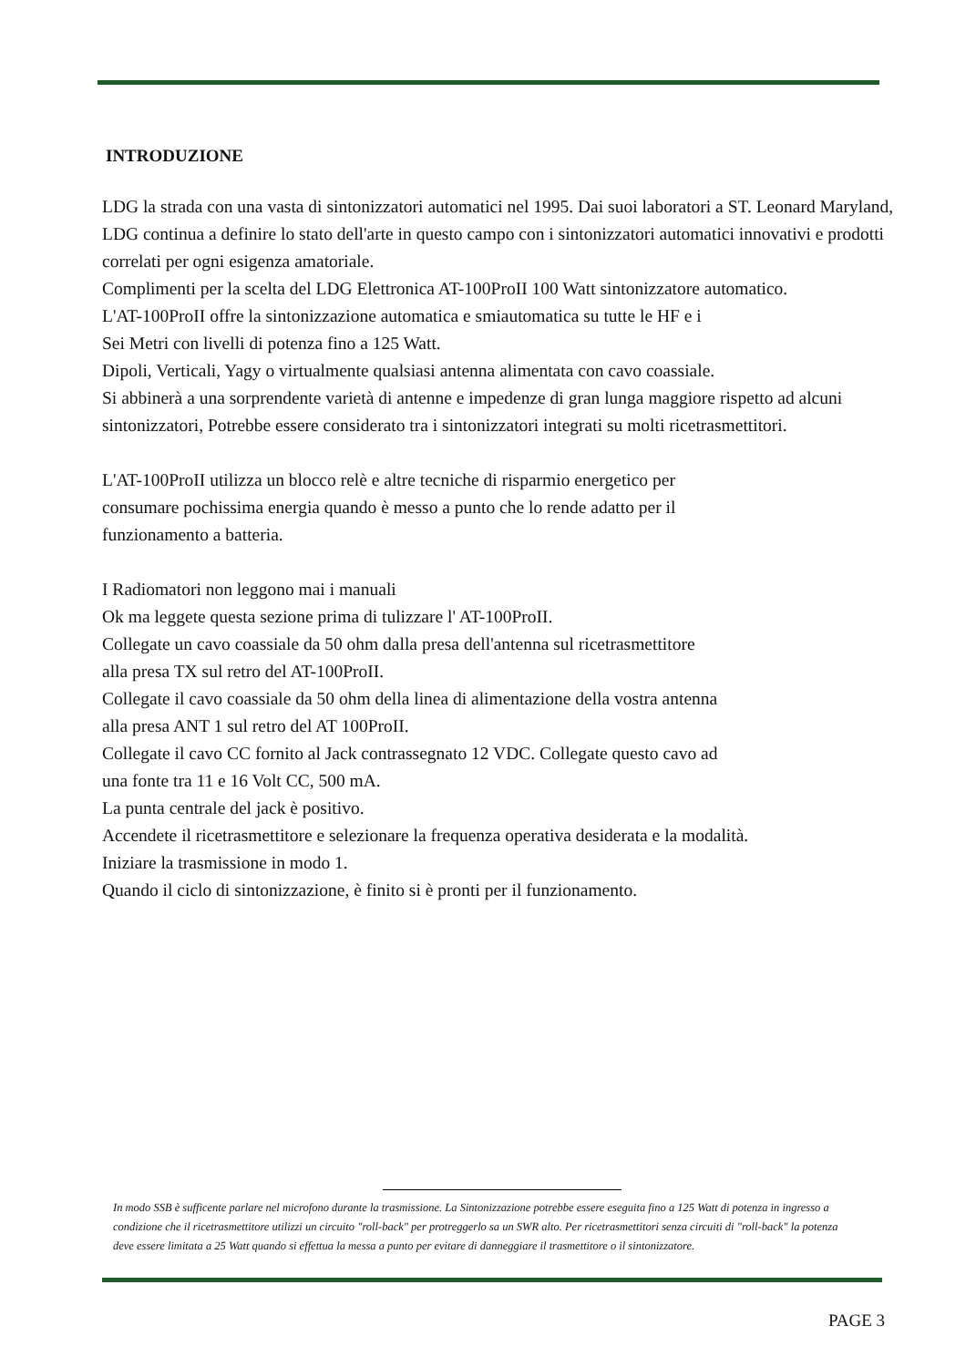INTRODUZIONE
LDG la strada con una vasta di sintonizzatori automatici nel 1995. Dai suoi laboratori a ST. Leonard Maryland, LDG continua a definire lo stato dell'arte in questo campo con i sintonizzatori automatici innovativi e prodotti correlati per ogni esigenza amatoriale.
Complimenti per la scelta del LDG Elettronica AT-100ProII 100 Watt sintonizzatore automatico.
L'AT-100ProII offre la sintonizzazione automatica e smiautomatica su tutte le HF e i
Sei Metri con livelli di potenza fino a 125 Watt.
Dipoli, Verticali, Yagy o virtualmente qualsiasi antenna alimentata con cavo coassiale.
Si abbinerà a una sorprendente varietà di antenne e impedenze di gran lunga maggiore rispetto ad alcuni sintonizzatori, Potrebbe essere considerato tra i sintonizzatori integrati su molti ricetrasmettitori.
L'AT-100ProII utilizza un blocco relè e altre tecniche di risparmio energetico per
consumare pochissima energia quando è messo a punto che lo rende adatto per il
funzionamento a batteria.
I Radiomatori non leggono mai i manuali
Ok ma leggete questa sezione prima di tulizzare l' AT-100ProII.
Collegate un cavo coassiale da 50 ohm dalla presa dell'antenna sul ricetrasmettitore
alla presa TX sul retro del AT-100ProII.
Collegate il cavo coassiale da 50 ohm della linea di alimentazione della vostra antenna
alla presa ANT 1 sul retro del AT 100ProII.
Collegate il cavo CC fornito al Jack contrassegnato 12 VDC. Collegate questo cavo ad
una fonte tra 11 e 16 Volt CC, 500 mA.
La punta centrale del jack è positivo.
Accendete il ricetrasmettitore e selezionare la frequenza operativa desiderata e la modalità.
Iniziare la trasmissione in modo 1.
Quando il ciclo di sintonizzazione, è finito si è pronti per il funzionamento.
In modo SSB è sufficente parlare nel microfono durante la trasmissione. La Sintonizzazione potrebbe essere eseguita fino a 125 Watt di potenza in ingresso a condizione che il ricetrasmettitore utilizzi un circuito "roll-back" per protreggerlo sa un SWR alto. Per ricetrasmettitori senza circuiti di "roll-back" la potenza deve essere limitata a 25 Watt quando si effettua la messa a punto per evitare di danneggiare il trasmettitore o il sintonizzatore.
PAGE 3